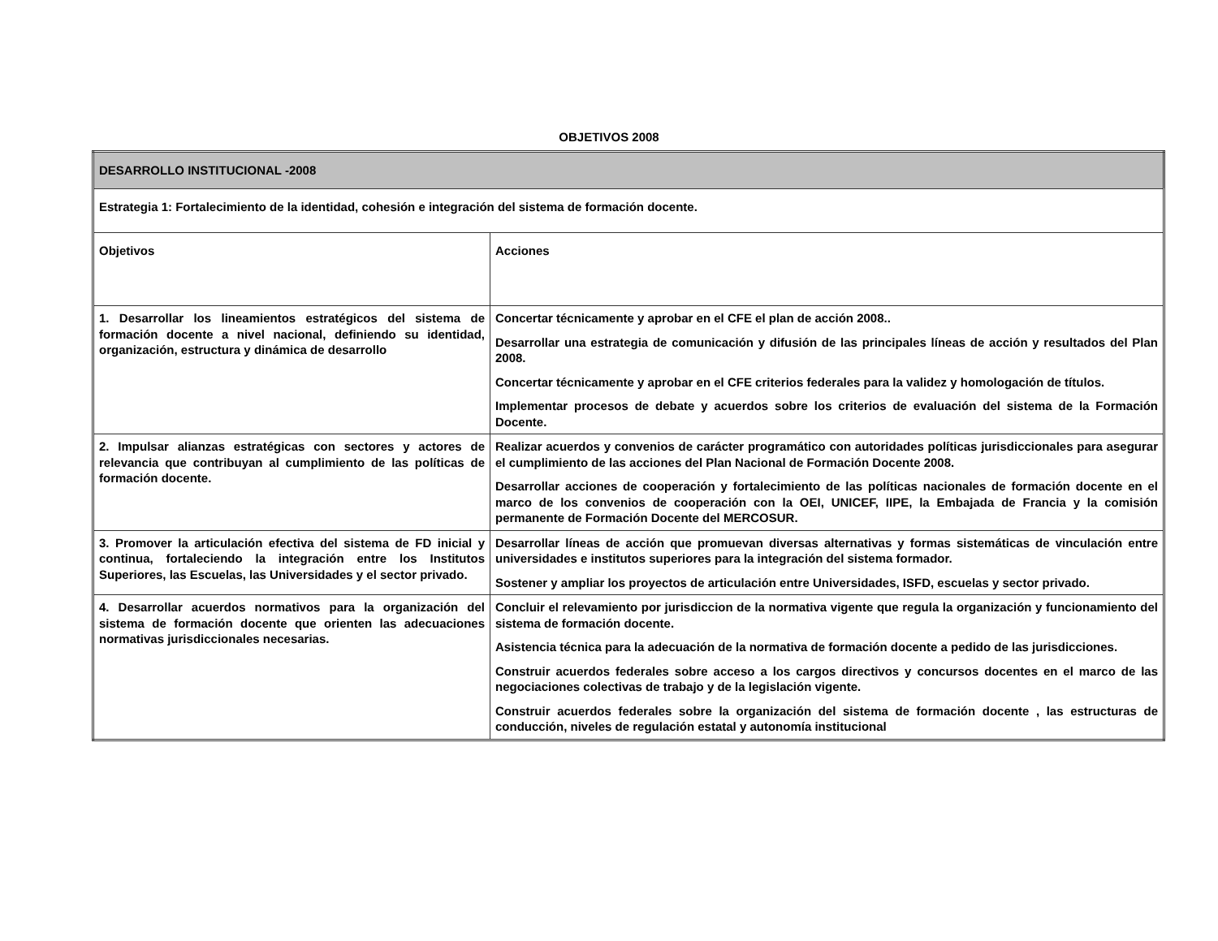OBJETIVOS 2008
| DESARROLLO INSTITUCIONAL -2008 | |
| Estrategia 1: Fortalecimiento de la identidad, cohesión e integración del sistema de formación docente. | |
| Objetivos | Acciones |
| 1. Desarrollar los lineamientos estratégicos del sistema de formación docente a nivel nacional, definiendo su identidad, organización, estructura y dinámica de desarrollo | Concertar técnicamente y aprobar en el CFE el plan de acción 2008.. Desarrollar una estrategia de comunicación y difusión de las principales líneas de acción y resultados del Plan 2008. Concertar técnicamente y aprobar en el CFE criterios federales para la validez y homologación de títulos. Implementar procesos de debate y acuerdos sobre los criterios de evaluación del sistema de la Formación Docente. |
| 2. Impulsar alianzas estratégicas con sectores y actores de relevancia que contribuyan al cumplimiento de las políticas de formación docente. | Realizar acuerdos y convenios de carácter programático con autoridades políticas jurisdiccionales para asegurar el cumplimiento de las acciones del Plan Nacional de Formación Docente 2008. Desarrollar acciones de cooperación y fortalecimiento de las políticas nacionales de formación docente en el marco de los convenios de cooperación con la OEI, UNICEF, IIPE, la Embajada de Francia y la comisión permanente de Formación Docente del MERCOSUR. |
| 3. Promover la articulación efectiva del sistema de FD inicial y continua, fortaleciendo la integración entre los Institutos Superiores, las Escuelas, las Universidades y el sector privado. | Desarrollar líneas de acción que promuevan diversas alternativas y formas sistemáticas de vinculación entre universidades e institutos superiores para la integración del sistema formador. Sostener y ampliar los proyectos de articulación entre Universidades, ISFD, escuelas y sector privado. |
| 4. Desarrollar acuerdos normativos para la organización del sistema de formación docente que orienten las adecuaciones normativas jurisdiccionales necesarias. | Concluir el relevamiento por jurisdiccion de la normativa vigente que regula la organización y funcionamiento del sistema de formación docente. Asistencia técnica para la adecuación de la normativa de formación docente a pedido de las jurisdicciones. Construir acuerdos federales sobre acceso a los cargos directivos y concursos docentes en el marco de las negociaciones colectivas de trabajo y de la legislación vigente. Construir acuerdos federales sobre la organización del sistema de formación docente , las estructuras de conducción, niveles de regulación estatal y autonomía institucional |